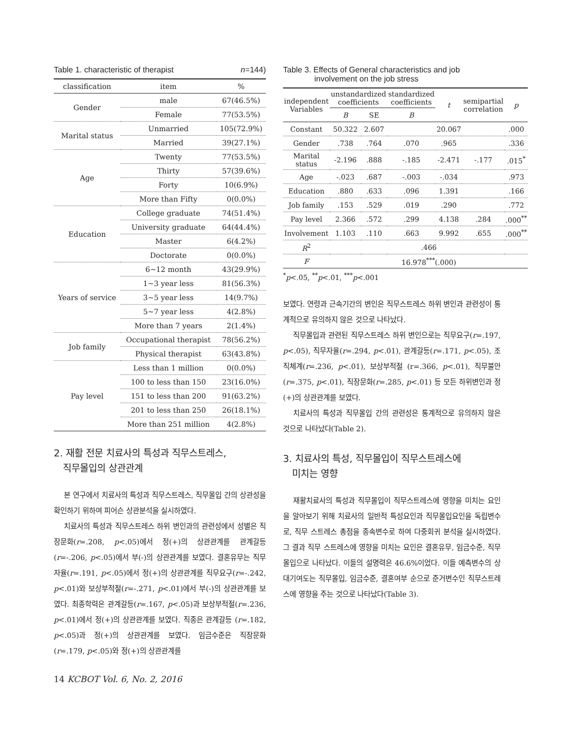Table 1. characteristic of therapist n=144)
| classification | item | % |
| --- | --- | --- |
| Gender | male | 67(46.5%) |
| | Female | 77(53.5%) |
| Marital status | Unmarried | 105(72.9%) |
| | Married | 39(27.1%) |
| Age | Twenty | 77(53.5%) |
| | Thirty | 57(39.6%) |
| | Forty | 10(6.9%) |
| | More than Fifty | 0(0.0%) |
| Education | College graduate | 74(51.4%) |
| | University graduate | 64(44.4%) |
| | Master | 6(4.2%) |
| | Doctorate | 0(0.0%) |
| Years of service | 6~12 month | 43(29.9%) |
| | 1~3 year less | 81(56.3%) |
| | 3~5 year less | 14(9.7%) |
| | 5~7 year less | 4(2.8%) |
| | More than 7 years | 2(1.4%) |
| Job family | Occupational therapist | 78(56.2%) |
| | Physical therapist | 63(43.8%) |
| Pay level | Less than 1 million | 0(0.0%) |
| | 100 to less than 150 | 23(16.0%) |
| | 151 to less than 200 | 91(63.2%) |
| | 201 to less than 250 | 26(18.1%) |
| | More than 251 million | 4(2.8%) |
2. 재활 전문 치료사의 특성과 직무스트레스,
직무몰입의 상관관계
본 연구에서 치료사의 특성과 직무스트레스, 직무몰입 간의 상관성을 확인하기 위하여 피어슨 상관분석을 실시하였다.
치료사의 특성과 직무스트레스 하위 변인과의 관련성에서 성별은 직장문화(r=.208, p<.05)에서 정(+)의 상관관계를 관계갈등(r=-.206, p<.05)에서 부(-)의 상관관계를 보였다. 결혼유무는 직무자율(r=.191, p<.05)에서 정(+)의 상관관계를 직무요구(r=-.242, p<.01)와 보상부적절(r=-.271, p<.01)에서 부(-)의 상관관계를 보였다. 최종학력은 관계갈등(r=.167, p<.05)과 보상부적절(r=.236, p<.01)에서 정(+)의 상관관계를 보였다. 직종은 관계갈등 (r=.182, p<.05)과 정(+)의 상관관계를 보였다. 임금수준은 직장문화(r=.179, p<.05)와 정(+)의 상관관계를
14 KCBOT Vol. 6, No. 2, 2016
Table 3. Effects of General characteristics and job
involvement on the job stress
| independent Variables | unstandardized coefficients | | standardized coefficients | t | semipartial correlation | p |
| | B | SE | B | | | |
| Constant | 50.322 | 2.607 | | 20.067 | | .000 |
| Gender | .738 | .764 | .070 | .965 | | .336 |
| Marital status | -2.196 | .888 | -.185 | -2.471 | -.177 | .015<sup>*</sup> |
| Age | -.023 | .687 | -.003 | -.034 | | .973 |
| Education | .880 | .633 | .096 | 1.391 | | .166 |
| Job family | .153 | .529 | .019 | .290 | | .772 |
| Pay level | 2.366 | .572 | .299 | 4.138 | .284 | .000<sup>**</sup> |
| Involvement | 1.103 | .110 | .663 | 9.992 | .655 | .000<sup>**</sup> |
| R<sup>2</sup> | .466 | | | | | |
| F | 16.978<sup>***</sup>(.000) | | | | | |
<sup>*</sup> p<.05, <sup>**</sup>p<.01, <sup>***</sup>p<.001
보였다. 연령과 근속기간의 변인은 직무스트레스 하위 변인과 관련성이 통계적으로 유의하지 않은 것으로 나타났다.
직무몰입과 관련된 직무스트레스 하위 변인으로는 직무요구(r=.197, p<.05), 직무자율(r=.294, p<.01), 관계갈등(r=.171, p<.05), 조직체계(r=.236, p<.01), 보상부적절 (r=.366, p<.01), 직무불안(r=.375, p<.01), 직장문화(r=.285, p<.01) 등 모든 하위변인과 정(+)의 상관관계를 보였다.
치료사의 특성과 직무몰입 간의 관련성은 통계적으로 유의하지 않은 것으로 나타났다(Table 2).
3. 치료사의 특성, 직무몰입이 직무스트레스에
미치는 영향
재활치료사의 특성과 직무몰입이 직무스트레스에 영향을 미치는 요인을 알아보기 위해 치료사의 일반적 특성요인과 직무몰입요인을 독립변수로, 직무 스트레스 총점을 종속변수로 하여 다중회귀 분석을 실시하였다. 그 결과 직무 스트레스에 영향을 미치는 요인은 결혼유무, 임금수준, 직무몰입으로 나타났다. 이들의 설명력은 46.6%이었다. 이들 예측변수의 상대기여도는 직무몰입, 임금수준, 결혼여부 순으로 준거변수인 직무스트레스에 영향을 주는 것으로 나타났다(Table 3).